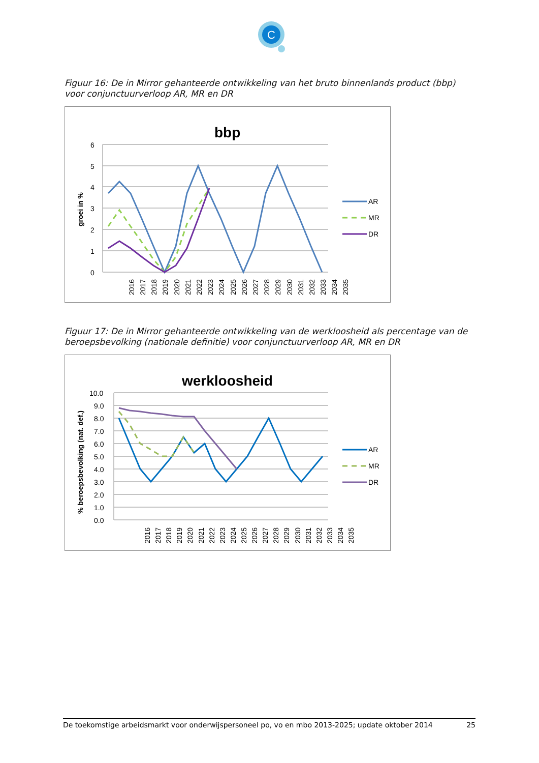C
Figuur 16: De in Mirror gehanteerde ontwikkeling van het bruto binnenlands product (bbp) voor conjunctuurverloop AR, MR en DR
bbp
groei in %
6
5
4
3
2
1
0
2016
2017
2018
2019
2020
2021
2022
2023
2024
2025
2026
2027
2028
2029
2030
2031
2032
2033
2034
2035
AR
MR
DR
Figuur 17: De in Mirror gehanteerde ontwikkeling van de werkloosheid als percentage van de beroepsbevolking (nationale definitie) voor conjunctuurverloop AR, MR en DR
werkloosheid
% beroepsbevolking (nat. def.)
10.0
9.0
8.0
7.0
6.0
5.0
4.0
3.0
2.0
1.0
0.0
2016
2017
2018
2019
2020
2021
2022
2023
2024
2025
2026
2027
2028
2029
2030
2031
2032
2033
2034
2035
AR
MR
DR
De toekomstige arbeidsmarkt voor onderwijspersoneel po, vo en mbo 2013-2025; update oktober 2014 25